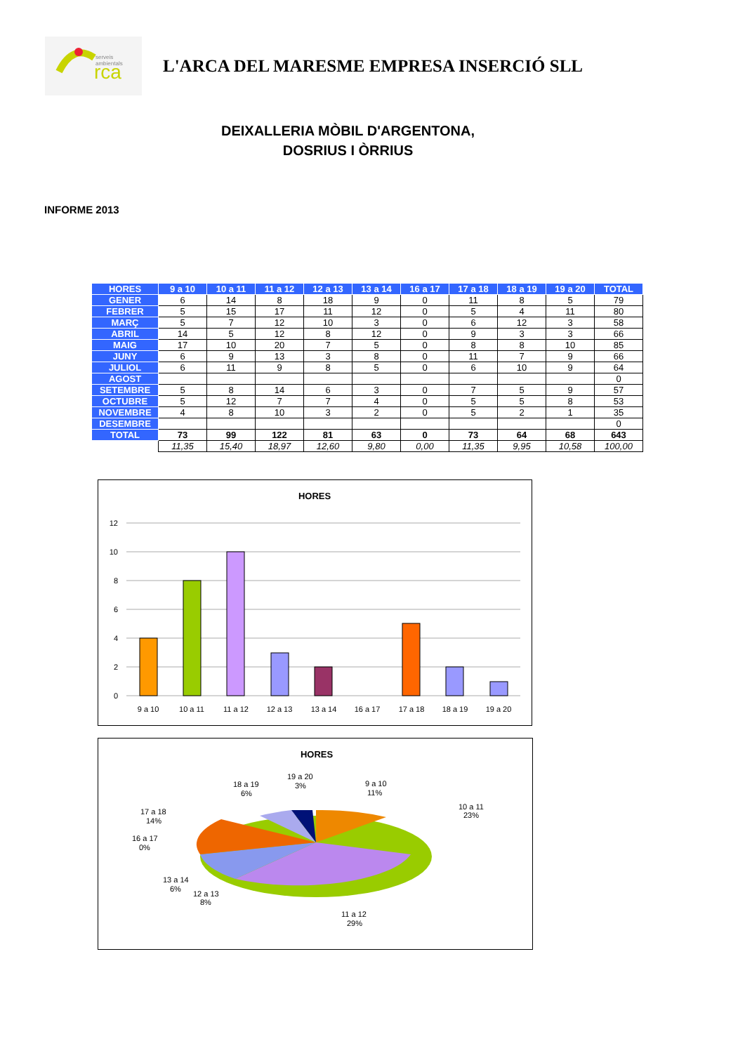rca
serveis
ambientals
L'ARCA DEL MARESME EMPRESA INSERCIÓ SLL
DEIXALLERIA MÒBIL D'ARGENTONA,
DOSRIUS I ÒRRIUS
INFORME 2013
| HORES | 9 a 10 | 10 a 11 | 11 a 12 | 12 a 13 | 13 a 14 | 16 a 17 | 17 a 18 | 18 a 19 | 19 a 20 | TOTAL |
| --- | --- | --- | --- | --- | --- | --- | --- | --- | --- | --- |
| GENER | 6 | 14 | 8 | 18 | 9 | 0 | 11 | 8 | 5 | 79 |
| FEBRER | 5 | 15 | 17 | 11 | 12 | 0 | 5 | 4 | 11 | 80 |
| MARÇ | 5 | 7 | 12 | 10 | 3 | 0 | 6 | 12 | 3 | 58 |
| ABRIL | 14 | 5 | 12 | 8 | 12 | 0 | 9 | 3 | 3 | 66 |
| MAIG | 17 | 10 | 20 | 7 | 5 | 0 | 8 | 8 | 10 | 85 |
| JUNY | 6 | 9 | 13 | 3 | 8 | 0 | 11 | 7 | 9 | 66 |
| JULIOL | 6 | 11 | 9 | 8 | 5 | 0 | 6 | 10 | 9 | 64 |
| AGOST | | | | | | | | | | 0 |
| SETEMBRE | 5 | 8 | 14 | 6 | 3 | 0 | 7 | 5 | 9 | 57 |
| OCTUBRE | 5 | 12 | 7 | 7 | 4 | 0 | 5 | 5 | 8 | 53 |
| NOVEMBRE | 4 | 8 | 10 | 3 | 2 | 0 | 5 | 2 | 1 | 35 |
| DESEMBRE | | | | | | | | | | 0 |
| TOTAL | 73 | 99 | 122 | 81 | 63 | 0 | 73 | 64 | 68 | 643 |
| | 11,35 | 15,40 | 18,97 | 12,60 | 9,80 | 0,00 | 11,35 | 9,95 | 10,58 | 100,00 |
HORES
12
10
8
6
4
2
0
9 a 10
10 a 11
11 a 12
12 a 13
13 a 14
16 a 17
17 a 18
18 a 19
19 a 20
HORES
9 a 10
11%
10 a 11
23%
11 a 12
29%
12 a 13
8%
13 a 14
6%
16 a 17
0%
17 a 18
14%
18 a 19
6%
19 a 20
3%